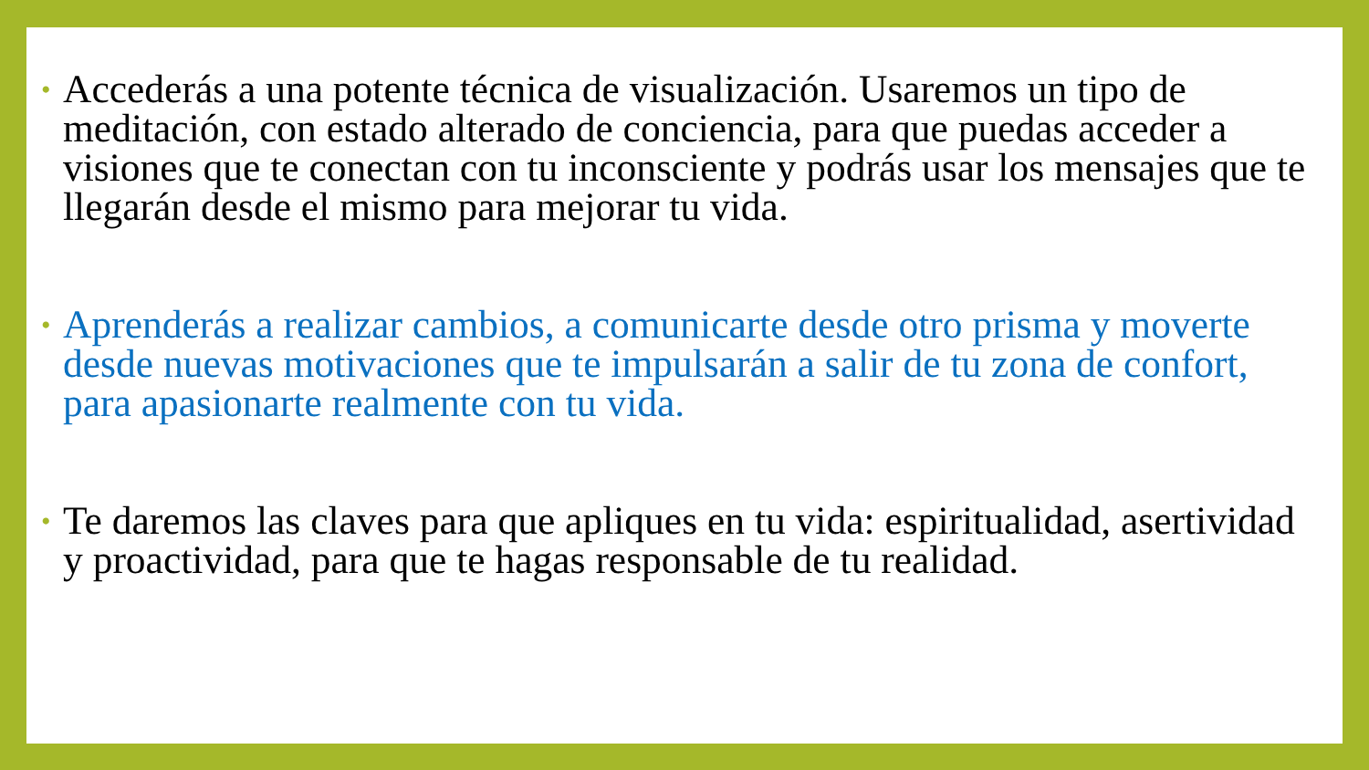• Accederás a una potente técnica de visualización. Usaremos un tipo de meditación, con estado alterado de conciencia, para que puedas acceder a visiones que te conectan con tu inconsciente y podrás usar los mensajes que te llegarán desde el mismo para mejorar tu vida.
• Aprenderás a realizar cambios, a comunicarte desde otro prisma y moverte desde nuevas motivaciones que te impulsarán a salir de tu zona de confort, para apasionarte realmente con tu vida.
• Te daremos las claves para que apliques en tu vida: espiritualidad, asertividad y proactividad, para que te hagas responsable de tu realidad.